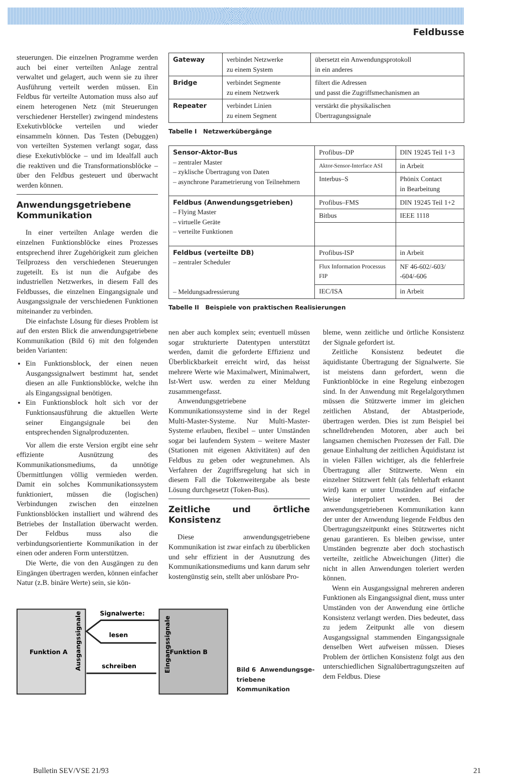Feldbusse
steuerungen. Die einzelnen Programme werden auch bei einer verteilten Anlage zentral verwaltet und gelagert, auch wenn sie zu ihrer Ausführung verteilt werden müssen. Ein Feldbus für verteilte Automation muss also auf einem heterogenen Netz (mit Steuerungen verschiedener Hersteller) zwingend mindestens Exekutivblöcke verteilen und wieder einsammeln können. Das Testen (Debuggen) von verteilten Systemen verlangt sogar, dass diese Exekutivblöcke – und im Idealfall auch die reaktiven und die Transformationsblöcke – über den Feldbus gesteuert und überwacht werden können.
Anwendungsgetriebene Kommunikation
In einer verteilten Anlage werden die einzelnen Funktionsblöcke eines Prozesses entsprechend ihrer Zugehörigkeit zum gleichen Teilprozess den verschiedenen Steuerungen zugeteilt. Es ist nun die Aufgabe des industriellen Netzwerkes, in diesem Fall des Feldbusses, die einzelnen Eingangsignale und Ausgangssignale der verschiedenen Funktionen miteinander zu verbinden.
Die einfachste Lösung für dieses Problem ist auf den ersten Blick die anwendungsgetriebene Kommunikation (Bild 6) mit den folgenden beiden Varianten:
Ein Funktionsblock, der einen neuen Ausgangssignalwert bestimmt hat, sendet diesen an alle Funktionsblöcke, welche ihn als Eingangssignal benötigen.
Ein Funktionsblock holt sich vor der Funktionsausführung die aktuellen Werte seiner Eingangsignale bei den entsprechenden Signalproduzenten.
Vor allem die erste Version ergibt eine sehr effiziente Ausnützung des Kommunikationsmediums, da unnötige Übermittlungen völlig vermieden werden. Damit ein solches Kommunikationssystem funktioniert, müssen die (logischen) Verbindungen zwischen den einzelnen Funktionsblöcken installiert und während des Betriebes der Installation überwacht werden. Der Feldbus muss also die verbindungsorientierte Kommunikation in der einen oder anderen Form unterstützen.
Die Werte, die von den Ausgängen zu den Eingängen übertragen werden, können einfacher Natur (z.B. binäre Werte) sein, sie kön-
| Gateway | verbindet Netzwerke zu einem System | übersetzt ein Anwendungsprotokoll in ein anderes |
| Bridge | verbindet Segmente zu einem Netzwerk | filtert die Adressen und passt die Zugriffsmechanismen an |
| Repeater | verbindet Linien zu einem Segment | verstärkt die physikalischen Übertragungssignale |
Tabelle I Netzwerkübergänge
| Sensor-Aktor-Bus – zentraler Master – zyklische Übertragung von Daten – asynchrone Parametrierung von Teilnehmern | Profibus–DP | DIN 19245 Teil 1+3 |
| | Aktor-Sensor-Interface ASI | in Arbeit |
| | Interbus–S | Phönix Contact in Bearbeitung |
| Feldbus (Anwendungsgetrieben) – Flying Master – virtuelle Geräte – verteilte Funktionen | Profibus–FMS | DIN 19245 Teil 1+2 |
| | Bitbus | IEEE 1118 |
| Feldbus (verteilte DB) – zentraler Scheduler – Meldungsadressierung | Profibus-ISP | in Arbeit |
| | Flux Information Processus FIP | NF 46-602/-603/ -604/-606 |
| | IEC/ISA | in Arbeit |
Tabelle II Beispiele von praktischen Realisierungen
nen aber auch komplex sein; eventuell müssen sogar strukturierte Datentypen unterstützt werden, damit die geforderte Effizienz und Überblickbarkeit erreicht wird, das heisst mehrere Werte wie Maximalwert, Minimalwert, Ist-Wert usw. werden zu einer Meldung zusammengefasst.
Anwendungsgetriebene Kommunikationssysteme sind in der Regel Multi-Master-Systeme. Nur Multi-Master-Systeme erlauben, flexibel – unter Umständen sogar bei laufendem System – weitere Master (Stationen mit eigenen Aktivitäten) auf den Feldbus zu geben oder wegzunehmen. Als Verfahren der Zugriffsregelung hat sich in diesem Fall die Tokenweitergabe als beste Lösung durchgesetzt (Token-Bus).
Zeitliche und örtliche Konsistenz
Diese anwendungsgetriebene Kommunikation ist zwar einfach zu überblicken und sehr effizient in der Ausnutzung des Kommunikationsmediums und kann darum sehr kostengünstig sein, stellt aber unlösbare Pro-
bleme, wenn zeitliche und örtliche Konsistenz der Signale gefordert ist.
Zeitliche Konsistenz bedeutet die äquidistante Übertragung der Signalwerte. Sie ist meistens dann gefordert, wenn die Funktionblöcke in eine Regelung einbezogen sind. In der Anwendung mit Regelalgorythmen müssen die Stützwerte immer im gleichen zeitlichen Abstand, der Abtastperiode, übertragen werden. Dies ist zum Beispiel bei schnelldrehenden Motoren, aber auch bei langsamen chemischen Prozessen der Fall. Die genaue Einhaltung der zeitlichen Äquidistanz ist in vielen Fällen wichtiger, als die fehlerfreie Übertragung aller Stützwerte. Wenn ein einzelner Stützwert fehlt (als fehlerhaft erkannt wird) kann er unter Umständen auf einfache Weise interpoliert werden. Bei der anwendungsgetriebenen Kommunikation kann der unter der Anwendung liegende Feldbus den Übertragungszeitpunkt eines Stützwertes nicht genau garantieren. Es bleiben gewisse, unter Umständen begrenzte aber doch stochastisch verteilte, zeitliche Abweichungen (Jitter) die nicht in allen Anwendungen toleriert werden können.
Wenn ein Ausgangssignal mehreren anderen Funktionen als Eingangssignal dient, muss unter Umständen von der Anwendung eine örtliche Konsistenz verlangt werden. Dies bedeutet, dass zu jedem Zeitpunkt alle von diesem Ausgangssignal stammenden Eingangssignale denselben Wert aufweisen müssen. Dieses Problem der örtlichen Konsistenz folgt aus den unterschiedlichen Signalübertragungszeiten auf dem Feldbus. Diese
Funktion A
Funktion B
Ausgangssignale
Eingangssignale
Signalwerte:
lesen
schreiben
Bild 6 Anwendungsge-
triebene Kommunikation
Bulletin SEV/VSE 21/93 21